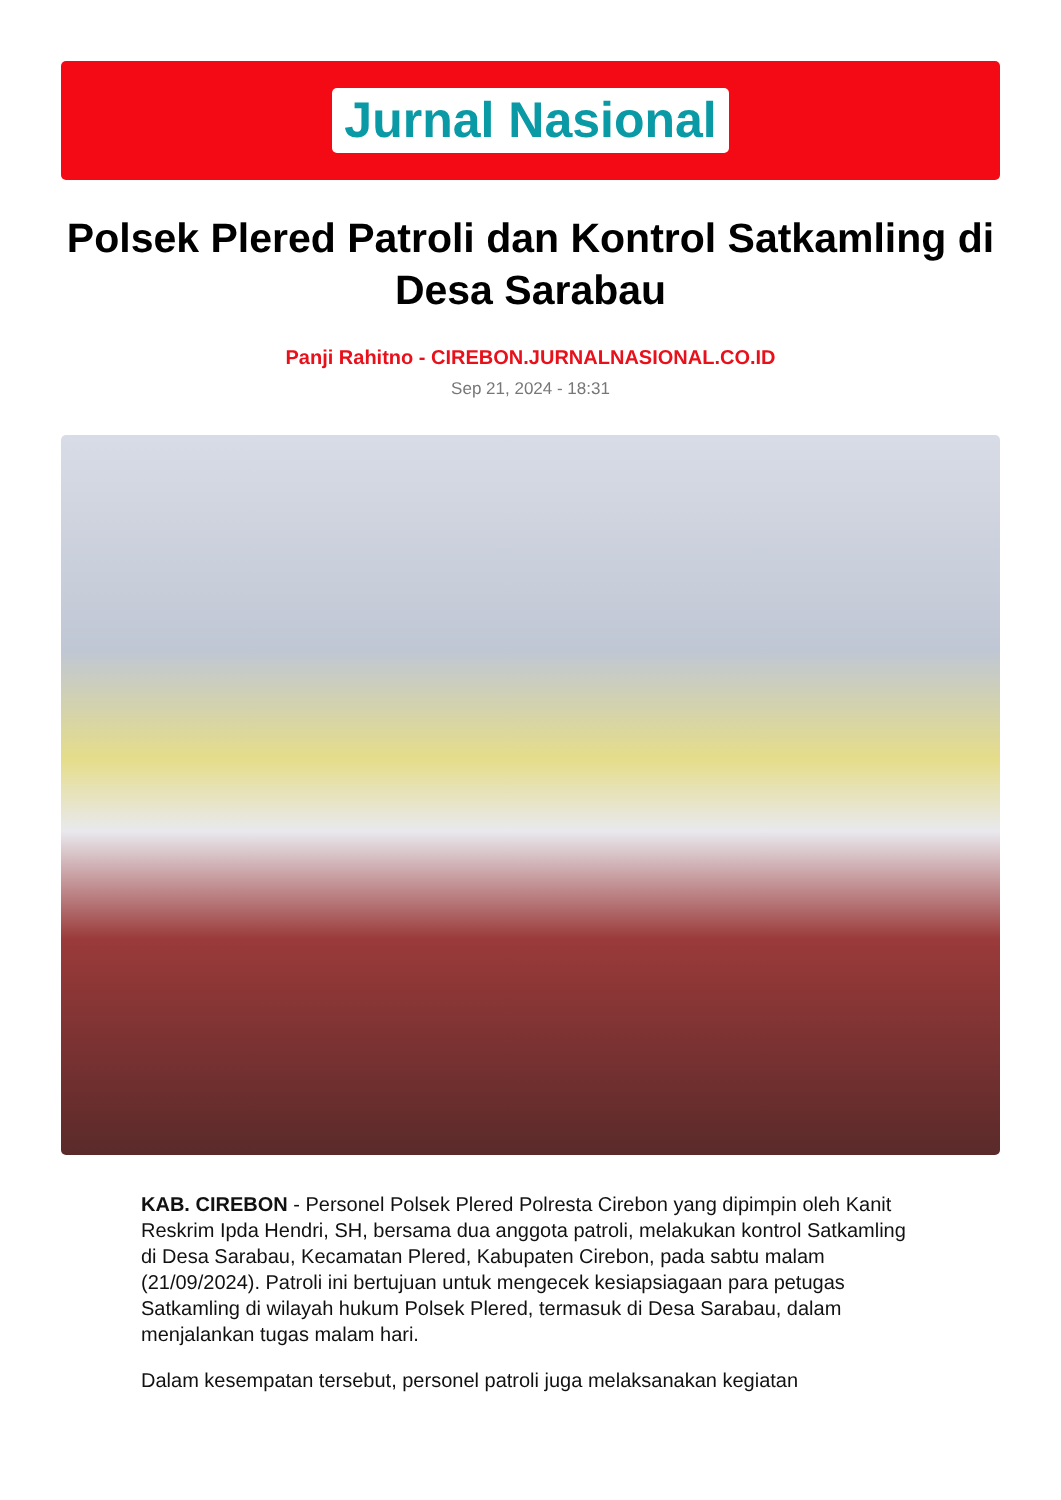Jurnal Nasional
Polsek Plered Patroli dan Kontrol Satkamling di Desa Sarabau
Panji Rahitno - CIREBON.JURNALNASIONAL.CO.ID
Sep 21, 2024 - 18:31
KAB. CIREBON - Personel Polsek Plered Polresta Cirebon yang dipimpin oleh Kanit Reskrim Ipda Hendri, SH, bersama dua anggota patroli, melakukan kontrol Satkamling di Desa Sarabau, Kecamatan Plered, Kabupaten Cirebon, pada sabtu malam (21/09/2024). Patroli ini bertujuan untuk mengecek kesiapsiagaan para petugas Satkamling di wilayah hukum Polsek Plered, termasuk di Desa Sarabau, dalam menjalankan tugas malam hari.
Dalam kesempatan tersebut, personel patroli juga melaksanakan kegiatan